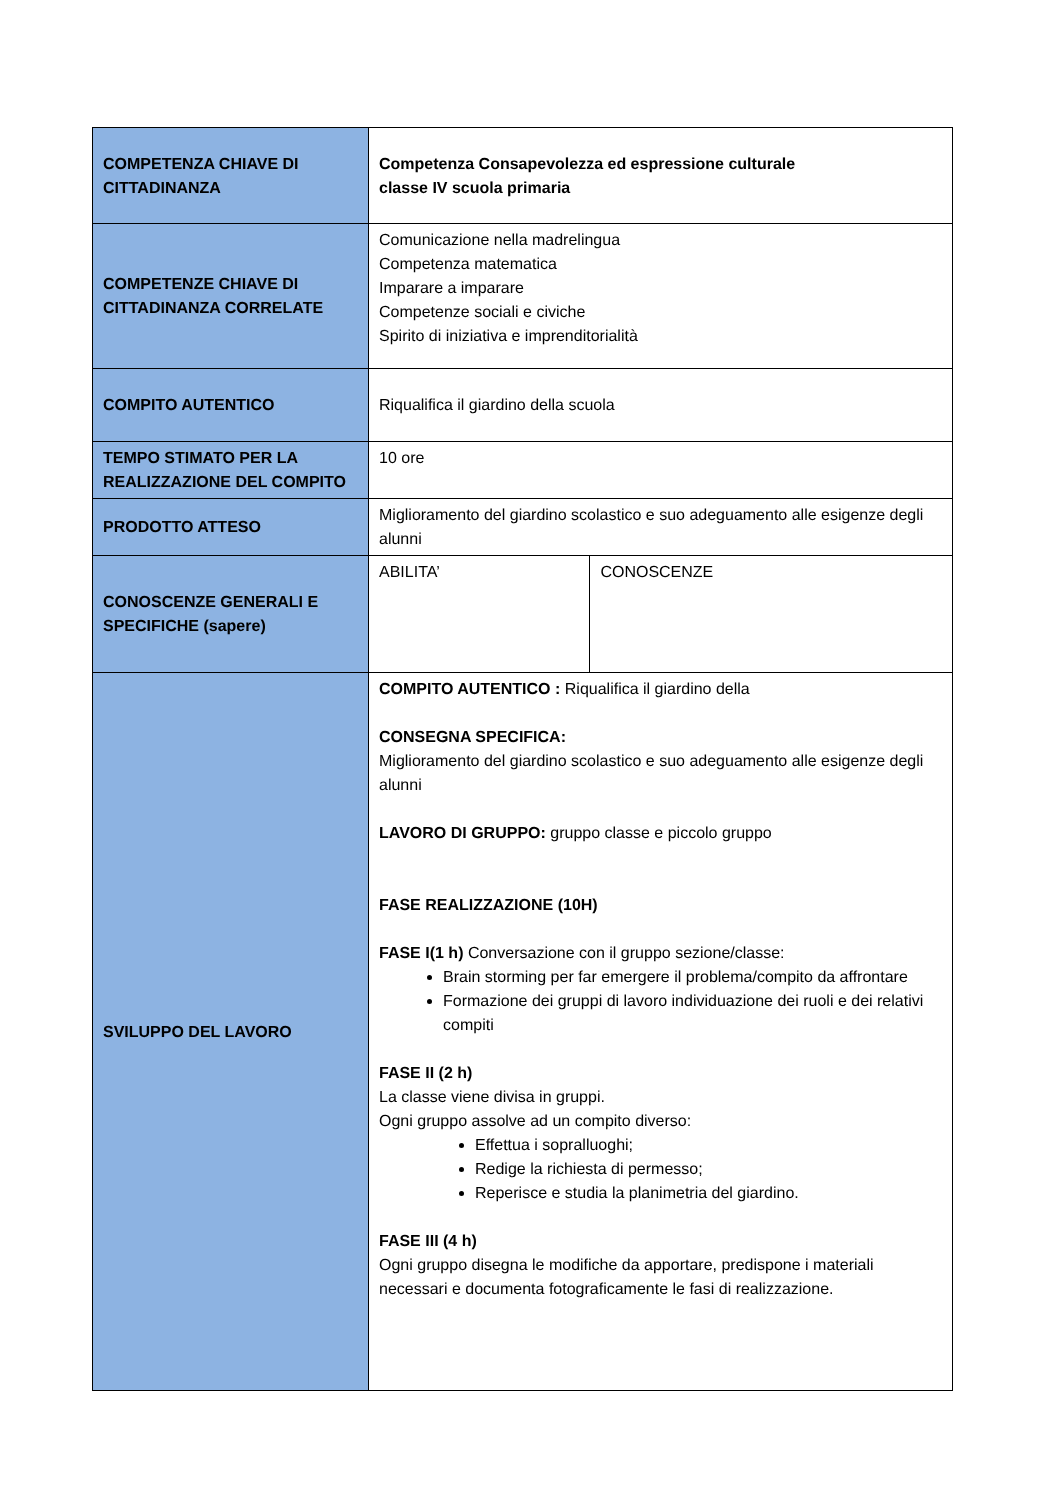| COMPETENZA CHIAVE DI CITTADINANZA | Competenza Consapevolezza ed espressione culturale classe IV scuola primaria | |
| COMPETENZE CHIAVE DI CITTADINANZA CORRELATE | Comunicazione nella madrelingua Competenza matematica Imparare a imparare Competenze sociali e civiche Spirito di iniziativa e imprenditorialità | |
| COMPITO AUTENTICO | Riqualifica il giardino della scuola | |
| TEMPO STIMATO PER LA REALIZZAZIONE DEL COMPITO | 10 ore | |
| PRODOTTO ATTESO | Miglioramento del giardino scolastico e suo adeguamento alle esigenze degli alunni | |
| CONOSCENZE GENERALI E SPECIFICHE (sapere) | ABILITA’ | CONOSCENZE |
| SVILUPPO DEL LAVORO | COMPITO AUTENTICO : Riqualifica il giardino della CONSEGNA SPECIFICA: Miglioramento del giardino scolastico e suo adeguamento alle esigenze degli alunni LAVORO DI GRUPPO: gruppo classe e piccolo gruppo FASE REALIZZAZIONE (10H) FASE I(1 h) Conversazione con il gruppo sezione/classe: Brain storming per far emergere il problema/compito da affrontare Formazione dei gruppi di lavoro individuazione dei ruoli e dei relativi compiti FASE II (2 h) La classe viene divisa in gruppi. Ogni gruppo assolve ad un compito diverso: Effettua i sopralluoghi; Redige la richiesta di permesso; Reperisce e studia la planimetria del giardino. FASE III (4 h) Ogni gruppo disegna le modifiche da apportare, predispone i materiali necessari e documenta fotograficamente le fasi di realizzazione. | |